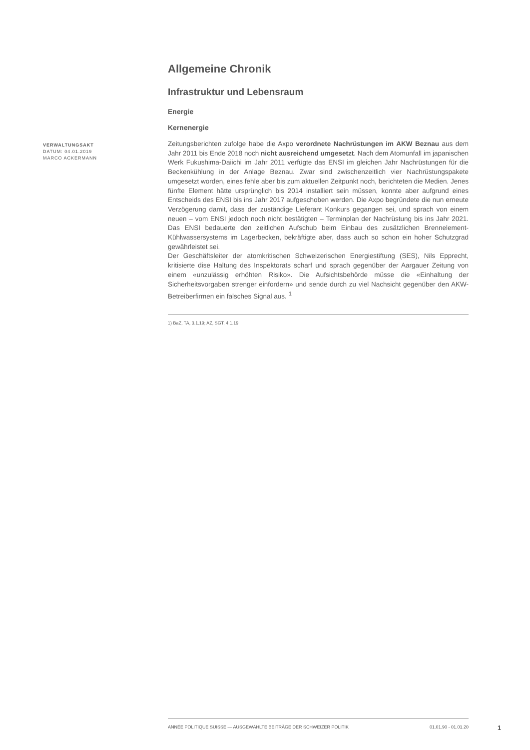Allgemeine Chronik
Infrastruktur und Lebensraum
Energie
Kernenergie
Zeitungsberichten zufolge habe die Axpo verordnete Nachrüstungen im AKW Beznau aus dem Jahr 2011 bis Ende 2018 noch nicht ausreichend umgesetzt. Nach dem Atomunfall im japanischen Werk Fukushima-Daiichi im Jahr 2011 verfügte das ENSI im gleichen Jahr Nachrüstungen für die Beckenkühlung in der Anlage Beznau. Zwar sind zwischenzeitlich vier Nachrüstungspakete umgesetzt worden, eines fehle aber bis zum aktuellen Zeitpunkt noch, berichteten die Medien. Jenes fünfte Element hätte ursprünglich bis 2014 installiert sein müssen, konnte aber aufgrund eines Entscheids des ENSI bis ins Jahr 2017 aufgeschoben werden. Die Axpo begründete die nun erneute Verzögerung damit, dass der zuständige Lieferant Konkurs gegangen sei, und sprach von einem neuen – vom ENSI jedoch noch nicht bestätigten – Terminplan der Nachrüstung bis ins Jahr 2021. Das ENSI bedauerte den zeitlichen Aufschub beim Einbau des zusätzlichen Brennelement-Kühlwassersystems im Lagerbecken, bekräftigte aber, dass auch so schon ein hoher Schutzgrad gewährleistet sei.
Der Geschäftsleiter der atomkritischen Schweizerischen Energiestiftung (SES), Nils Epprecht, kritisierte dise Haltung des Inspektorats scharf und sprach gegenüber der Aargauer Zeitung von einem «unzulässig erhöhten Risiko». Die Aufsichtsbehörde müsse die «Einhaltung der Sicherheitsvorgaben strenger einfordern» und sende durch zu viel Nachsicht gegenüber den AKW-Betreiberfirmen ein falsches Signal aus. <sup>1</sup>
1) BaZ, TA, 3.1.19; AZ, SGT, 4.1.19
VERWALTUNGSAKT
DATUM: 04.01.2019
MARCO ACKERMANN
ANNÉE POLITIQUE SUISSE — AUSGEWÄHLTE BEITRÄGE DER SCHWEIZER POLITIK 01.01.90 - 01.01.20
1